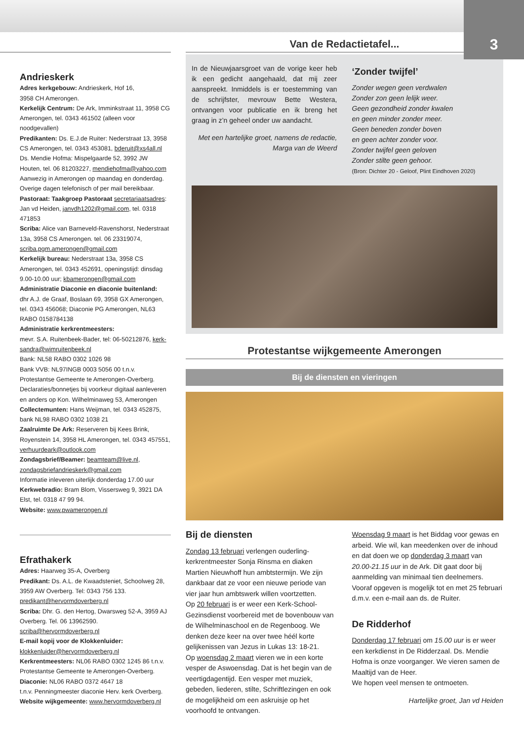3
Andrieskerk
Adres kerkgebouw: Andrieskerk, Hof 16,
3958 CH Amerongen.
Kerkelijk Centrum: De Ark, Imminkstraat 11, 3958 CG Amerongen, tel. 0343 461502 (alleen voor noodgevallen)
Predikanten: Ds. E.J.de Ruiter: Nederstraat 13, 3958 CS Amerongen, tel. 0343 453081, bderuit@xs4all.nl
Ds. Mendie Hofma: Mispelgaarde 52, 3992 JW Houten, tel. 06 81203227, mendiehofma@yahoo.com
Aanwezig in Amerongen op maandag en donderdag. Overige dagen telefonisch of per mail bereikbaar.
Pastoraat: Taakgroep Pastoraat secretariaatsadres: Jan vd Heiden, janvdh1202@gmail.com, tel. 0318 471853
Scriba: Alice van Barneveld-Ravenshorst, Nederstraat 13a, 3958 CS Amerongen. tel. 06 23319074, scriba.pgm.amerongen@gmail.com
Kerkelijk bureau: Nederstraat 13a, 3958 CS Amerongen, tel. 0343 452691, openingstijd: dinsdag 9.00-10.00 uur; kbamerongen@gmail.com
Administratie Diaconie en diaconie buitenland:
dhr A.J. de Graaf, Boslaan 69, 3958 GX Amerongen, tel. 0343 456068; Diaconie PG Amerongen, NL63 RABO 0158784138
Administratie kerkrentmeesters:
mevr. S.A. Ruitenbeek-Bader, tel: 06-50212876, kerk-sandra@wimruitenbeek.nl
Bank: NL58 RABO 0302 1026 98
Bank VVB: NL97INGB 0003 5056 00 t.n.v. Protestantse Gemeente te Amerongen-Overberg.
Declaraties/bonnetjes bij voorkeur digitaal aanleveren en anders op Kon. Wilhelminaweg 53, Amerongen
Collectemunten: Hans Weijman, tel. 0343 452875, bank NL98 RABO 0302 1038 21
Zaalruimte De Ark: Reserveren bij Kees Brink, Royenstein 14, 3958 HL Amerongen, tel. 0343 457551, verhuurdeark@outlook.com
Zondagsbrief/Beamer: beamteam@live.nl, zondagsbriefandrieskerk@gmail.com
Informatie inleveren uiterlijk donderdag 17.00 uur
Kerkwebradio: Bram Blom, Vissersweg 9, 3921 DA Elst, tel. 0318 47 99 94.
Website: www.pwamerongen.nl
Efrathakerk
Adres: Haarweg 35-A, Overberg
Predikant: Ds. A.L. de Kwaadsteniet, Schoolweg 28, 3959 AW Overberg. Tel: 0343 756 133. predikant@hervormdoverberg.nl
Scriba: Dhr. G. den Hertog, Dwarsweg 52-A, 3959 AJ Overberg. Tel. 06 13962590. scriba@hervormdoverberg.nl
E-mail kopij voor de Klokkenluider:
klokkenluider@hervormdoverberg.nl
Kerkrentmeesters: NL06 RABO 0302 1245 86 t.n.v. Protestantse Gemeente te Amerongen-Overberg.
Diaconie: NL06 RABO 0372 4647 18
t.n.v. Penningmeester diaconie Herv. kerk Overberg.
Website wijkgemeente: www.hervormdoverberg.nl
Van de Redactietafel...
In de Nieuwjaarsgroet van de vorige keer heb ik een gedicht aangehaald, dat mij zeer aanspreekt. Inmiddels is er toestemming van de schrijfster, mevrouw Bette Westera, ontvangen voor publicatie en ik breng het graag in z’n geheel onder uw aandacht.
Met een hartelijke groet, namens de redactie,
Marga van de Weerd
‘Zonder twijfel’
Zonder wegen geen verdwalen
Zonder zon geen lelijk weer.
Geen gezondheid zonder kwalen
en geen minder zonder meer.
Geen beneden zonder boven
en geen achter zonder voor.
Zonder twijfel geen geloven
Zonder stilte geen gehoor.
(Bron: Dichter 20 - Geloof, Plint Eindhoven 2020)
Protestantse wijkgemeente Amerongen
Bij de diensten en vieringen
Bij de diensten
Zondag 13 februari verlengen ouderling-kerkrentmeester Sonja Rinsma en diaken Martien Nieuwhoff hun ambtstermijn. We zijn dankbaar dat ze voor een nieuwe periode van vier jaar hun ambtswerk willen voortzetten.
Op 20 februari is er weer een Kerk-School-Gezinsdienst voorbereid met de bovenbouw van de Wilhelminaschool en de Regenboog. We denken deze keer na over twee héél korte gelijkenissen van Jezus in Lukas 13: 18-21.
Op woensdag 2 maart vieren we in een korte vesper de Aswoensdag. Dat is het begin van de veertigdagentijd. Een vesper met muziek, gebeden, liederen, stilte, Schriftlezingen en ook de mogelijkheid om een askruisje op het voorhoofd te ontvangen.
Woensdag 9 maart is het Biddag voor gewas en arbeid. Wie wil, kan meedenken over de inhoud en dat doen we op donderdag 3 maart van 20.00-21.15 uur in de Ark. Dit gaat door bij aanmelding van minimaal tien deelnemers. Vooraf opgeven is mogelijk tot en met 25 februari d.m.v. een e-mail aan ds. de Ruiter.
De Ridderhof
Donderdag 17 februari om 15.00 uur is er weer een kerkdienst in De Ridderzaal. Ds. Mendie Hofma is onze voorganger. We vieren samen de Maaltijd van de Heer.
We hopen veel mensen te ontmoeten.
Hartelijke groet, Jan vd Heiden